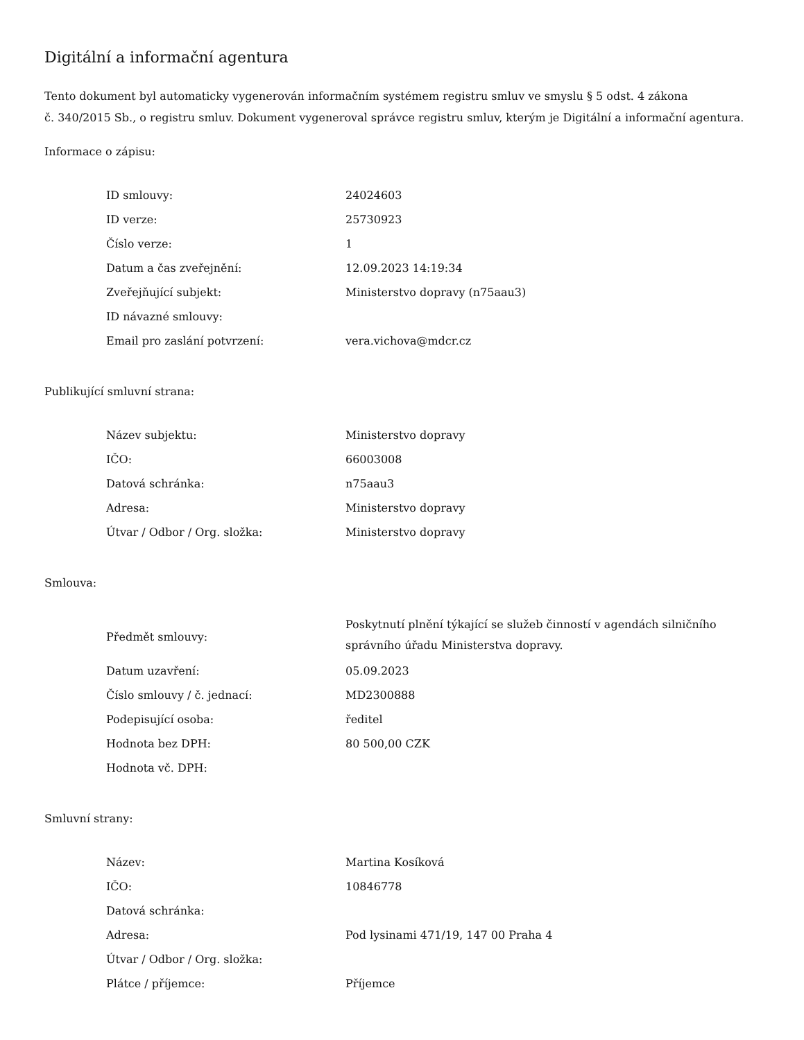Digitální a informační agentura
Tento dokument byl automaticky vygenerován informačním systémem registru smluv ve smyslu § 5 odst. 4 zákona
č. 340/2015 Sb., o registru smluv. Dokument vygeneroval správce registru smluv, kterým je Digitální a informační agentura.
Informace o zápisu:
| ID smlouvy: | 24024603 |
| ID verze: | 25730923 |
| Číslo verze: | 1 |
| Datum a čas zveřejnění: | 12.09.2023 14:19:34 |
| Zveřejňující subjekt: | Ministerstvo dopravy (n75aau3) |
| ID návazné smlouvy: | |
| Email pro zaslání potvrzení: | vera.vichova@mdcr.cz |
Publikující smluvní strana:
| Název subjektu: | Ministerstvo dopravy |
| IČO: | 66003008 |
| Datová schránka: | n75aau3 |
| Adresa: | Ministerstvo dopravy |
| Útvar / Odbor / Org. složka: | Ministerstvo dopravy |
Smlouva:
| Předmět smlouvy: | Poskytnutí plnění týkající se služeb činností v agendách silničního správního úřadu Ministerstva dopravy. |
| Datum uzavření: | 05.09.2023 |
| Číslo smlouvy / č. jednací: | MD2300888 |
| Podepisující osoba: | ředitel |
| Hodnota bez DPH: | 80 500,00 CZK |
| Hodnota vč. DPH: | |
Smluvní strany:
| Název: | Martina Kosíková |
| IČO: | 10846778 |
| Datová schránka: | |
| Adresa: | Pod lysinami 471/19, 147 00 Praha 4 |
| Útvar / Odbor / Org. složka: | |
| Plátce / příjemce: | Příjemce |